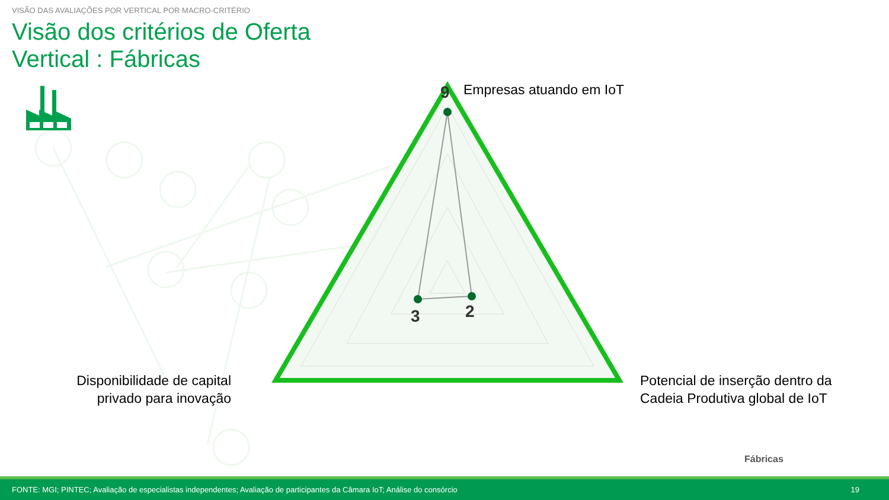9
2
3
VISÃO DAS AVALIAÇÕES POR VERTICAL POR MACRO-CRITÉRIO
Visão dos critérios de Oferta
Vertical : Fábricas
Empresas atuando em IoT
Disponibilidade de capital privado para inovação
Potencial de inserção dentro da
Cadeia Produtiva global de IoT
Fábricas
FONTE: MGI; PINTEC; Avaliação de especialistas independentes; Avaliação de participantes da Câmara IoT; Análise do consórcio 19